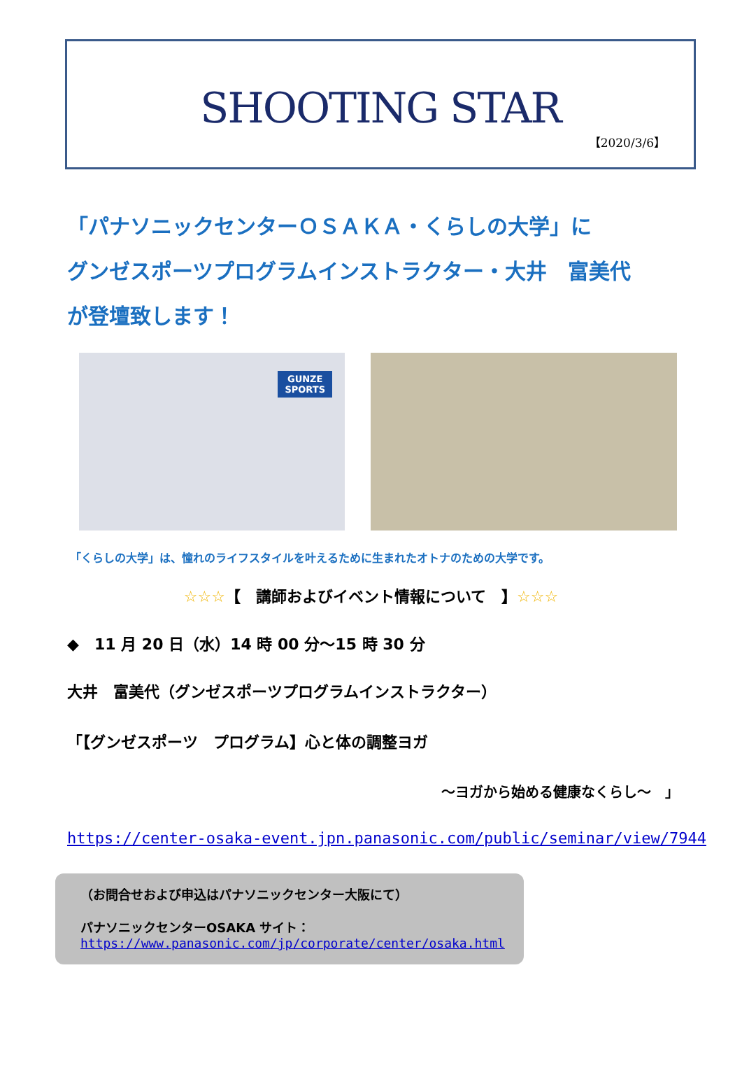SHOOTING STAR
【2020/3/6】
「パナソニックセンターＯＳＡＫＡ・くらしの大学」に
グンゼスポーツプログラムインストラクター・大井　富美代
が登壇致します！
GUNZE
SPORTS
「くらしの大学」は、憧れのライフスタイルを叶えるために生まれたオトナのための大学です。
☆☆☆【　講師およびイベント情報について　】☆☆☆
◆　11 月 20 日（水）14 時 00 分～15 時 30 分
大井　富美代（グンゼスポーツプログラムインストラクター）
「【グンゼスポーツ　プログラム】心と体の調整ヨガ
～ヨガから始める健康なくらし～　」
https://center-osaka-event.jpn.panasonic.com/public/seminar/view/7944
（お問合せおよび申込はパナソニックセンター大阪にて）
パナソニックセンターOSAKA サイト：
https://www.panasonic.com/jp/corporate/center/osaka.html